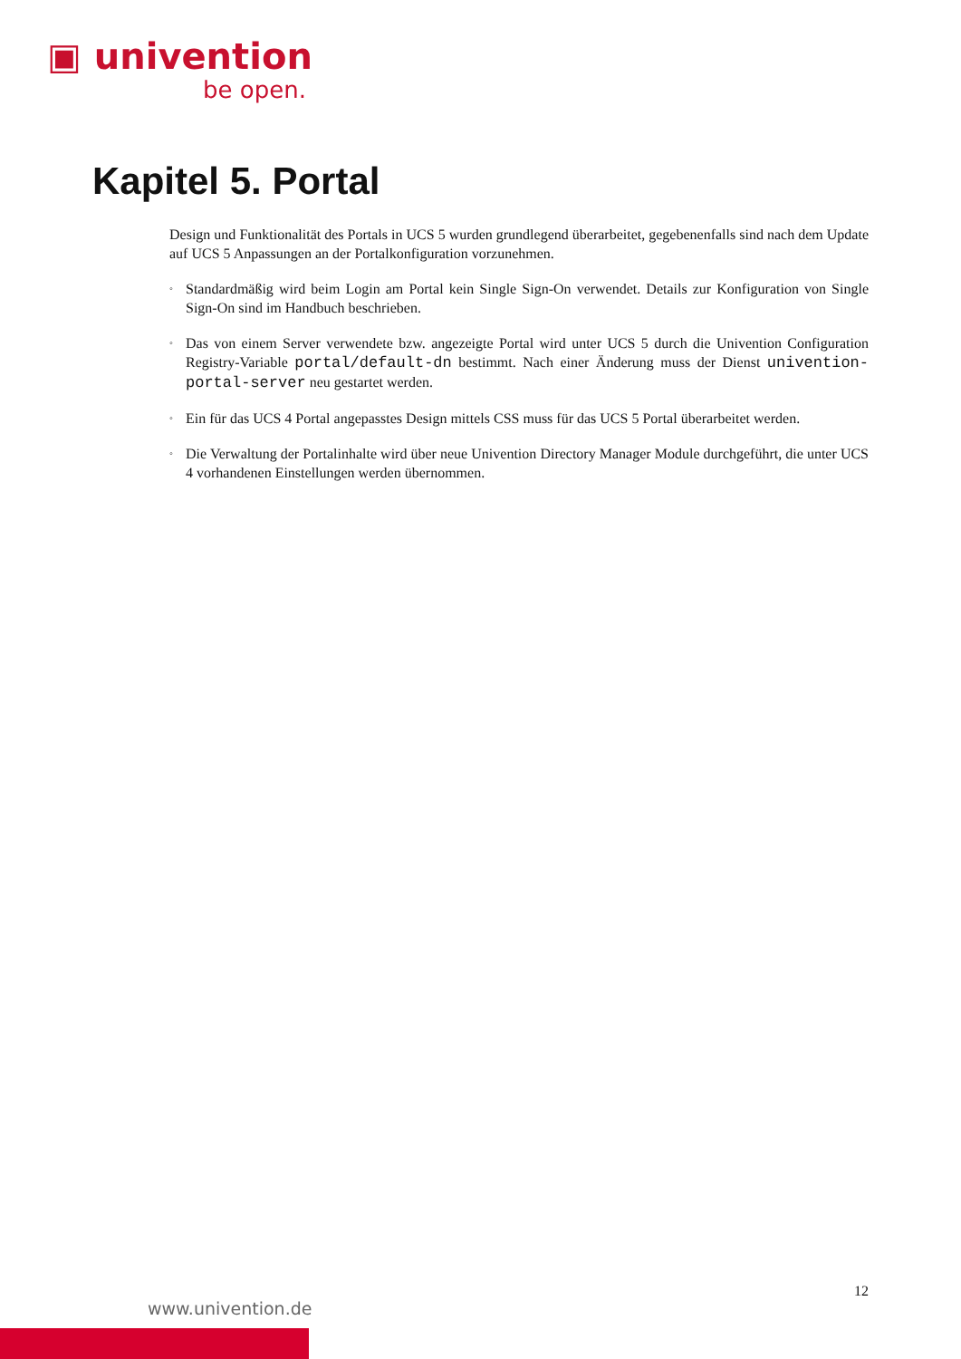▣ univention
be open.
Kapitel 5. Portal
Design und Funktionalität des Portals in UCS 5 wurden grundlegend überarbeitet, gegebenenfalls sind nach dem Update auf UCS 5 Anpassungen an der Portalkonfiguration vorzunehmen.
◦ Standardmäßig wird beim Login am Portal kein Single Sign-On verwendet. Details zur Konfiguration von Single Sign-On sind im Handbuch beschrieben.
◦ Das von einem Server verwendete bzw. angezeigte Portal wird unter UCS 5 durch die Univention Configuration Registry-Variable portal/default-dn bestimmt. Nach einer Änderung muss der Dienst univention-portal-server neu gestartet werden.
◦ Ein für das UCS 4 Portal angepasstes Design mittels CSS muss für das UCS 5 Portal überarbeitet werden.
◦ Die Verwaltung der Portalinhalte wird über neue Univention Directory Manager Module durchgeführt, die unter UCS 4 vorhandenen Einstellungen werden übernommen.
12
www.univention.de